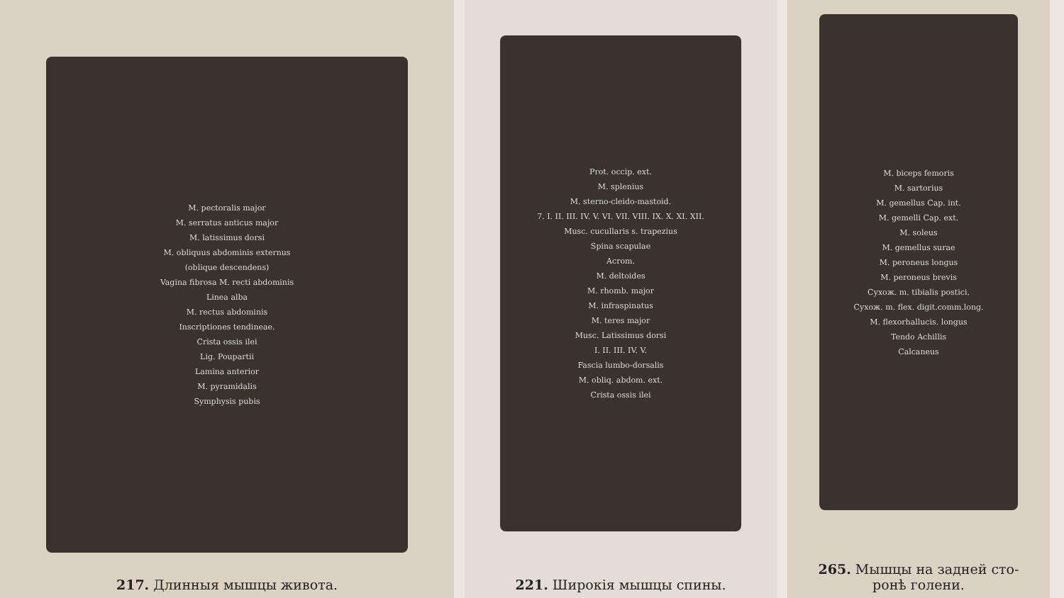M. pectoralis major
M. serratus anticus major
M. latissimus dorsi
M. obliquus abdominis externus
(oblique descendens)
Vagina fibrosa M. recti abdominis
Linea alba
M. rectus abdominis
Inscriptiones tendineae.
Crista ossis ilei
Lig. Poupartii
Lamina anterior
M. pyramidalis
Symphysis pubis
217. Длинныя мышцы живота.
Prot. occip. ext.
M. splenius
M. sterno-cleido-mastoid.
7. I. II. III. IV. V. VI. VII. VIII. IX. X. XI. XII.
Musc. cucullaris s. trapezius
Spina scapulae
Acrom.
M. deltoides
M. rhomb. major
M. infraspinatus
M. teres major
Musc. Latissimus dorsi
I. II. III. IV. V.
Fascia lumbo-dorsalis
M. obliq. abdom. ext.
Crista ossis ilei
221. Широкія мышцы спины.
M. biceps femoris
M. sartorius
M. gemellus Cap. int.
M. gemelli Cap. ext.
M. soleus
M. gemellus surae
M. peroneus longus
M. peroneus brevis
Сухож. m. tibialis postici.
Сухож. m. flex. digit.comm.long.
M. flexorhallucis. longus
Tendo Achillis
Calcaneus
265. Мышцы на задней сто-
ронѣ голени.